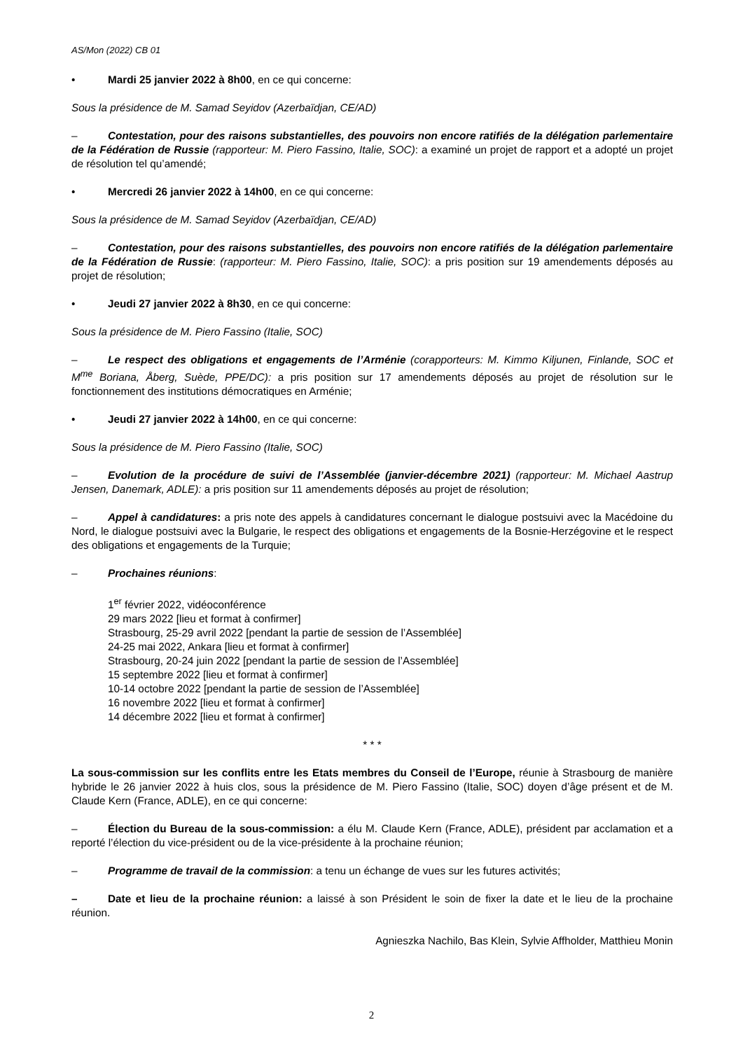AS/Mon (2022) CB 01
• Mardi 25 janvier 2022 à 8h00, en ce qui concerne:
Sous la présidence de M. Samad Seyidov (Azerbaïdjan, CE/AD)
– Contestation, pour des raisons substantielles, des pouvoirs non encore ratifiés de la délégation parlementaire de la Fédération de Russie (rapporteur: M. Piero Fassino, Italie, SOC): a examiné un projet de rapport et a adopté un projet de résolution tel qu’amendé;
• Mercredi 26 janvier 2022 à 14h00, en ce qui concerne:
Sous la présidence de M. Samad Seyidov (Azerbaïdjan, CE/AD)
– Contestation, pour des raisons substantielles, des pouvoirs non encore ratifiés de la délégation parlementaire de la Fédération de Russie: (rapporteur: M. Piero Fassino, Italie, SOC): a pris position sur 19 amendements déposés au projet de résolution;
• Jeudi 27 janvier 2022 à 8h30, en ce qui concerne:
Sous la présidence de M. Piero Fassino (Italie, SOC)
– Le respect des obligations et engagements de l’Arménie (corapporteurs: M. Kimmo Kiljunen, Finlande, SOC et M<sup>me</sup> Boriana, Åberg, Suède, PPE/DC): a pris position sur 17 amendements déposés au projet de résolution sur le fonctionnement des institutions démocratiques en Arménie;
• Jeudi 27 janvier 2022 à 14h00, en ce qui concerne:
Sous la présidence de M. Piero Fassino (Italie, SOC)
– Evolution de la procédure de suivi de l’Assemblée (janvier-décembre 2021) (rapporteur: M. Michael Aastrup Jensen, Danemark, ADLE): a pris position sur 11 amendements déposés au projet de résolution;
– Appel à candidatures: a pris note des appels à candidatures concernant le dialogue postsuivi avec la Macédoine du Nord, le dialogue postsuivi avec la Bulgarie, le respect des obligations et engagements de la Bosnie-Herzégovine et le respect des obligations et engagements de la Turquie;
– Prochaines réunions:
1<sup>er</sup> février 2022, vidéoconférence
29 mars 2022 [lieu et format à confirmer]
Strasbourg, 25-29 avril 2022 [pendant la partie de session de l’Assemblée]
24-25 mai 2022, Ankara [lieu et format à confirmer]
Strasbourg, 20-24 juin 2022 [pendant la partie de session de l’Assemblée]
15 septembre 2022 [lieu et format à confirmer]
10-14 octobre 2022 [pendant la partie de session de l’Assemblée]
16 novembre 2022 [lieu et format à confirmer]
14 décembre 2022 [lieu et format à confirmer]
* * *
La sous-commission sur les conflits entre les Etats membres du Conseil de l’Europe, réunie à Strasbourg de manière hybride le 26 janvier 2022 à huis clos, sous la présidence de M. Piero Fassino (Italie, SOC) doyen d’âge présent et de M. Claude Kern (France, ADLE), en ce qui concerne:
– Élection du Bureau de la sous-commission: a élu M. Claude Kern (France, ADLE), président par acclamation et a reporté l’élection du vice-président ou de la vice-présidente à la prochaine réunion;
– Programme de travail de la commission: a tenu un échange de vues sur les futures activités;
– Date et lieu de la prochaine réunion: a laissé à son Président le soin de fixer la date et le lieu de la prochaine réunion.
Agnieszka Nachilo, Bas Klein, Sylvie Affholder, Matthieu Monin
2